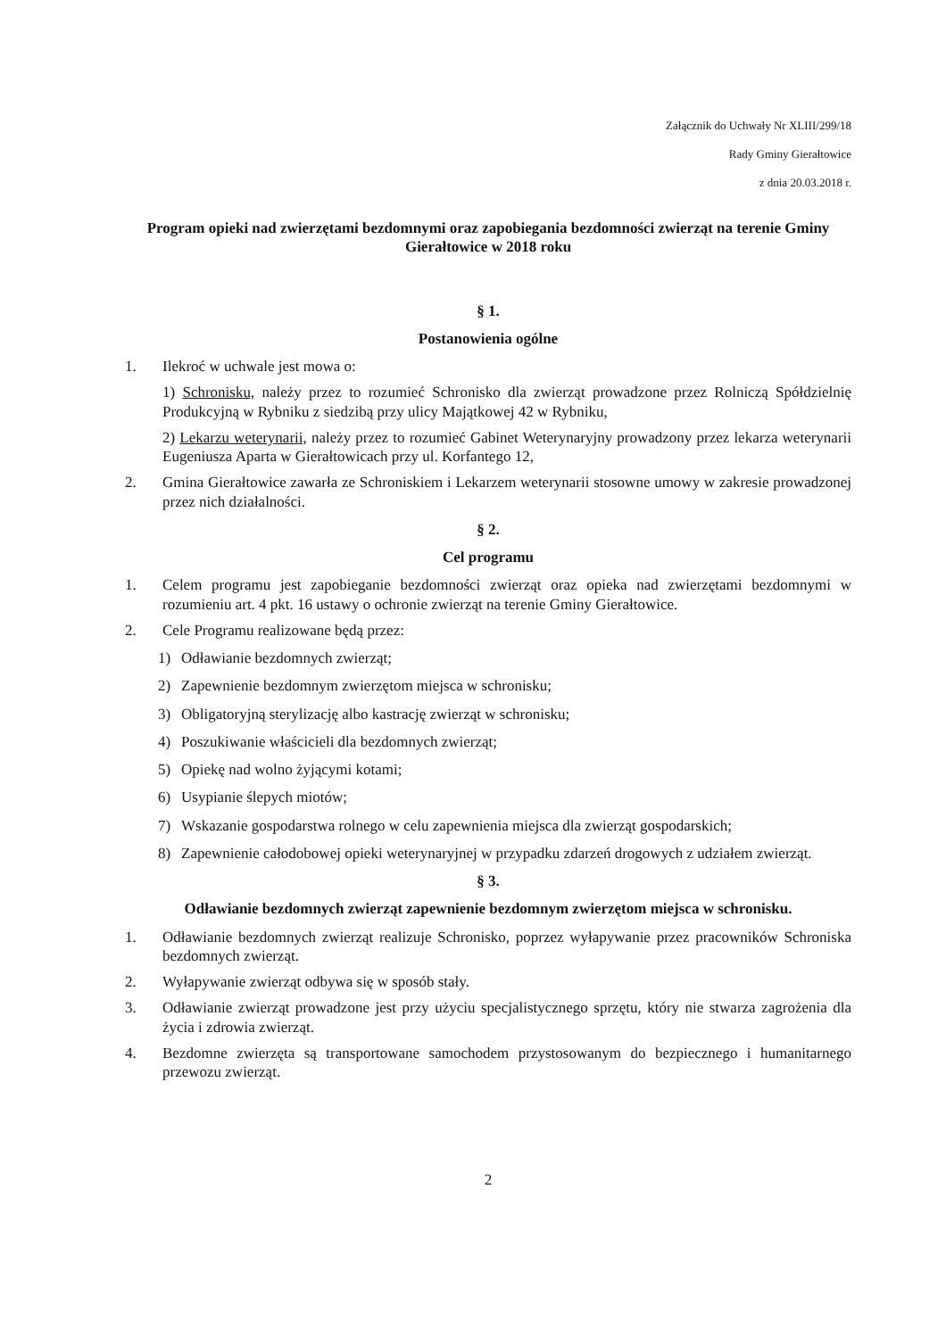Załącznik do Uchwały Nr XLIII/299/18
Rady Gminy Gierałtowice
z dnia 20.03.2018 r.
Program opieki nad zwierzętami bezdomnymi oraz zapobiegania bezdomności zwierząt na terenie Gminy Gierałtowice w 2018 roku
§ 1.
Postanowienia ogólne
1. Ilekroć w uchwale jest mowa o:
1) Schronisku, należy przez to rozumieć Schronisko dla zwierząt prowadzone przez Rolniczą Spółdzielnię Produkcyjną w Rybniku z siedzibą przy ulicy Majątkowej 42 w Rybniku,
2) Lekarzu weterynarii, należy przez to rozumieć Gabinet Weterynaryjny prowadzony przez lekarza weterynarii Eugeniusza Aparta w Gierałtowicach przy ul. Korfantego 12,
2. Gmina Gierałtowice zawarła ze Schroniskiem i Lekarzem weterynarii stosowne umowy w zakresie prowadzonej przez nich działalności.
§ 2.
Cel programu
1. Celem programu jest zapobieganie bezdomności zwierząt oraz opieka nad zwierzętami bezdomnymi w rozumieniu art. 4 pkt. 16 ustawy o ochronie zwierząt na terenie Gminy Gierałtowice.
2. Cele Programu realizowane będą przez:
1) Odławianie bezdomnych zwierząt;
2) Zapewnienie bezdomnym zwierzętom miejsca w schronisku;
3) Obligatoryjną sterylizację albo kastrację zwierząt w schronisku;
4) Poszukiwanie właścicieli dla bezdomnych zwierząt;
5) Opiekę nad wolno żyjącymi kotami;
6) Usypianie ślepych miotów;
7) Wskazanie gospodarstwa rolnego w celu zapewnienia miejsca dla zwierząt gospodarskich;
8) Zapewnienie całodobowej opieki weterynaryjnej w przypadku zdarzeń drogowych z udziałem zwierząt.
§ 3.
Odławianie bezdomnych zwierząt zapewnienie bezdomnym zwierzętom miejsca w schronisku.
1. Odławianie bezdomnych zwierząt realizuje Schronisko, poprzez wyłapywanie przez pracowników Schroniska bezdomnych zwierząt.
2. Wyłapywanie zwierząt odbywa się w sposób stały.
3. Odławianie zwierząt prowadzone jest przy użyciu specjalistycznego sprzętu, który nie stwarza zagrożenia dla życia i zdrowia zwierząt.
4. Bezdomne zwierzęta są transportowane samochodem przystosowanym do bezpiecznego i humanitarnego przewozu zwierząt.
2